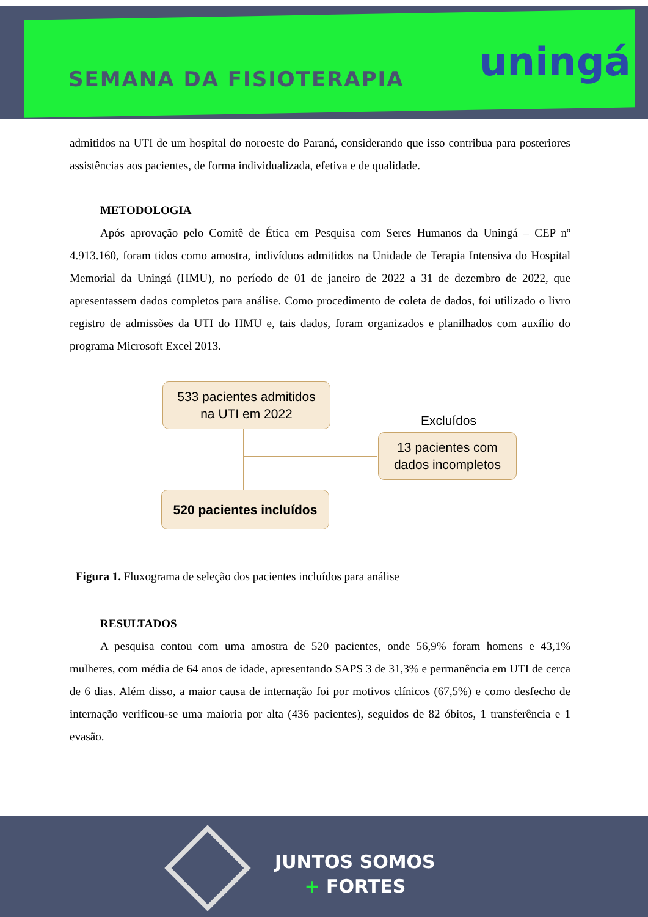SEMANA DA FISIOTERAPIA uningá
admitidos na UTI de um hospital do noroeste do Paraná, considerando que isso contribua para posteriores assistências aos pacientes, de forma individualizada, efetiva e de qualidade.
METODOLOGIA
Após aprovação pelo Comitê de Ética em Pesquisa com Seres Humanos da Uningá – CEP nº 4.913.160, foram tidos como amostra, indivíduos admitidos na Unidade de Terapia Intensiva do Hospital Memorial da Uningá (HMU), no período de 01 de janeiro de 2022 a 31 de dezembro de 2022, que apresentassem dados completos para análise. Como procedimento de coleta de dados, foi utilizado o livro registro de admissões da UTI do HMU e, tais dados, foram organizados e planilhados com auxílio do programa Microsoft Excel 2013.
533 pacientes admitidos
na UTI em 2022
Excluídos
13 pacientes com
dados incompletos
520 pacientes incluídos
Figura 1. Fluxograma de seleção dos pacientes incluídos para análise
RESULTADOS
A pesquisa contou com uma amostra de 520 pacientes, onde 56,9% foram homens e 43,1% mulheres, com média de 64 anos de idade, apresentando SAPS 3 de 31,3% e permanência em UTI de cerca de 6 dias. Além disso, a maior causa de internação foi por motivos clínicos (67,5%) e como desfecho de internação verificou-se uma maioria por alta (436 pacientes), seguidos de 82 óbitos, 1 transferência e 1 evasão.
JUNTOS SOMOS
+ FORTES